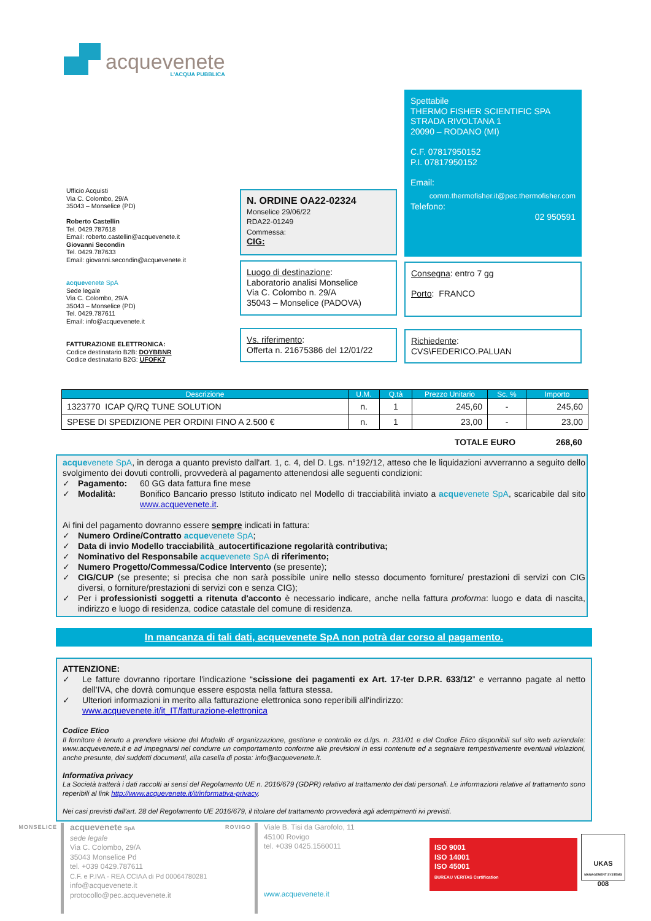acquevenete
L'ACQUA PUBBLICA
Ufficio Acquisti
Via C. Colombo, 29/A
35043 – Monselice (PD)
Roberto Castellin
Tel. 0429.787618
Email: roberto.castellin@acquevenete.it
Giovanni Secondin
Tel. 0429.787633
Email: giovanni.secondin@acquevenete.it
acquevenete SpA
Sede legale
Via C. Colombo, 29/A
35043 – Monselice (PD)
Tel. 0429.787611
Email: info@acquevenete.it
FATTURAZIONE ELETTRONICA:
Codice destinatario B2B: DOYBBNR
Codice destinatario B2G: UFOFK7
N. ORDINE OA22-02324
Monselice 29/06/22
RDA22-01249
Commessa:
CIG:
Luogo di destinazione:
Laboratorio analisi Monselice
Via C. Colombo n. 29/A
35043 – Monselice (PADOVA)
Vs. riferimento:
Offerta n. 21675386 del 12/01/22
Spettabile
THERMO FISHER SCIENTIFIC SPA
STRADA RIVOLTANA 1
20090 – RODANO (MI)
C.F. 07817950152
P.I. 07817950152
Email:
comm.thermofisher.it@pec.thermofisher.com
Telefono:
02 950591
Consegna: entro 7 gg
Porto: FRANCO
Richiedente:
CVS\FEDERICO.PALUAN
| Descrizione | U.M. | Q.tà | Prezzo Unitario | Sc. % | Importo |
| --- | --- | --- | --- | --- | --- |
| 1323770 ICAP Q/RQ TUNE SOLUTION | n. | 1 | 245,60 | - | 245,60 |
| SPESE DI SPEDIZIONE PER ORDINI FINO A 2.500 € | n. | 1 | 23,00 | - | 23,00 |
TOTALE EURO 268,60
acquevenete SpA, in deroga a quanto previsto dall'art. 1, c. 4, del D. Lgs. n°192/12, atteso che le liquidazioni avverranno a seguito dello svolgimento dei dovuti controlli, provvederà al pagamento attenendosi alle seguenti condizioni:
✓ Pagamento: 60 GG data fattura fine mese
✓ Modalità: Bonifico Bancario presso Istituto indicato nel Modello di tracciabilità inviato a acquevenete SpA, scaricabile dal sito www.acquevenete.it.
Ai fini del pagamento dovranno essere sempre indicati in fattura:
✓ Numero Ordine/Contratto acquevenete SpA;
✓ Data di invio Modello tracciabilità_autocertificazione regolarità contributiva;
✓ Nominativo del Responsabile acquevenete SpA di riferimento;
✓ Numero Progetto/Commessa/Codice Intervento (se presente);
✓ CIG/CUP (se presente; si precisa che non sarà possibile unire nello stesso documento forniture/ prestazioni di servizi con CIG diversi, o forniture/prestazioni di servizi con e senza CIG);
✓ Per i professionisti soggetti a ritenuta d'acconto è necessario indicare, anche nella fattura proforma: luogo e data di nascita, indirizzo e luogo di residenza, codice catastale del comune di residenza.
In mancanza di tali dati, acquevenete SpA non potrà dar corso al pagamento.
ATTENZIONE:
✓ Le fatture dovranno riportare l'indicazione “scissione dei pagamenti ex Art. 17-ter D.P.R. 633/12” e verranno pagate al netto dell'IVA, che dovrà comunque essere esposta nella fattura stessa.
✓ Ulteriori informazioni in merito alla fatturazione elettronica sono reperibili all'indirizzo:
www.acquevenete.it/it_IT/fatturazione-elettronica
Codice Etico
Il fornitore è tenuto a prendere visione del Modello di organizzazione, gestione e controllo ex d.lgs. n. 231/01 e del Codice Etico disponibili sul sito web aziendale: www.acquevenete.it e ad impegnarsi nel condurre un comportamento conforme alle previsioni in essi contenute ed a segnalare tempestivamente eventuali violazioni, anche presunte, dei suddetti documenti, alla casella di posta: info@acquevenete.it.
Informativa privacy
La Società tratterà i dati raccolti ai sensi del Regolamento UE n. 2016/679 (GDPR) relativo al trattamento dei dati personali. Le informazioni relative al trattamento sono reperibili al link http://www.acquevenete.it/it/informativa-privacy.
Nei casi previsti dall'art. 28 del Regolamento UE 2016/679, il titolare del trattamento provvederà agli adempimenti ivi previsti.
MONSELICE
acquevenete SpA
sede legale
Via C. Colombo, 29/A
35043 Monselice Pd
tel. +039 0429.787611
C.F. e P.IVA - REA CCIAA di Pd 00064780281
info@acquevenete.it
protocollo@pec.acquevenete.it
ROVIGO
Viale B. Tisi da Garofolo, 11
45100 Rovigo
tel. +039 0425.1560011
www.acquevenete.it
ISO 9001
ISO 14001
ISO 45001
BUREAU VERITAS Certification
UKAS
MANAGEMENT SYSTEMS
008